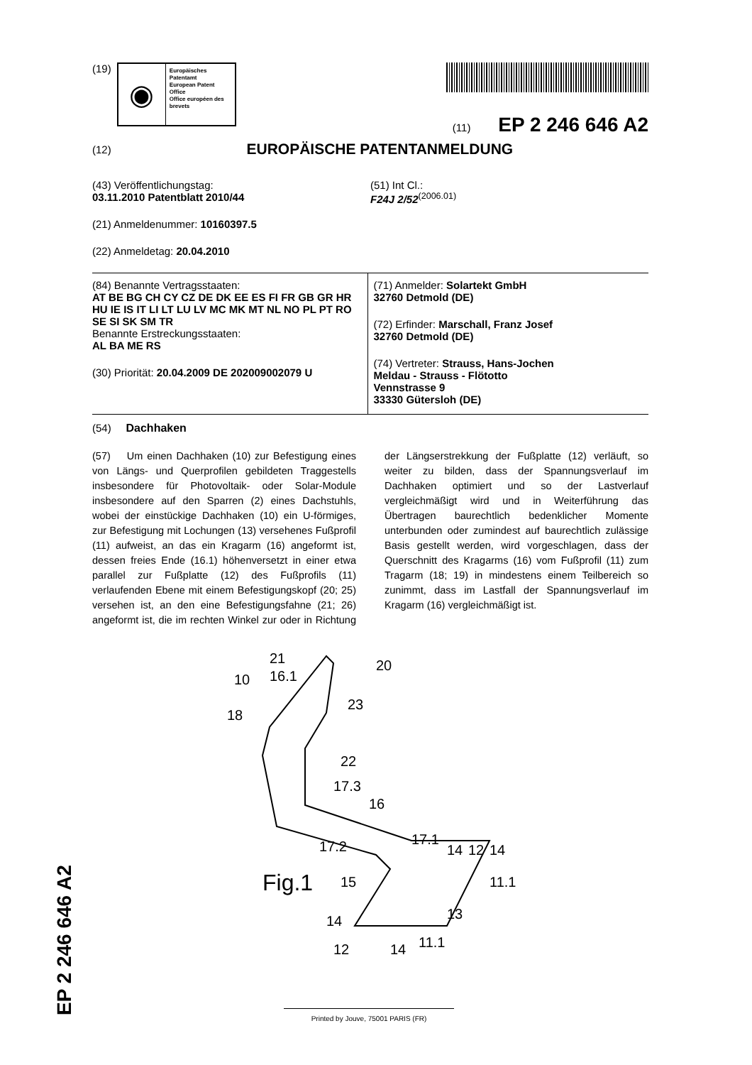(19)
◉
Europäisches Patentamt
European Patent Office
Office européen des brevets
(11) EP 2 246 646 A2
(12)
EUROPÄISCHE PATENTANMELDUNG
(43) Veröffentlichungstag:
03.11.2010 Patentblatt 2010/44
(21) Anmeldenummer: 10160397.5
(22) Anmeldetag: 20.04.2010
(51) Int Cl.:
F24J 2/52<sup>(2006.01)</sup>
(84) Benannte Vertragsstaaten:
AT BE BG CH CY CZ DE DK EE ES FI FR GB GR HR HU IE IS IT LI LT LU LV MC MK MT NL NO PL PT RO SE SI SK SM TR
Benannte Erstreckungsstaaten:
AL BA ME RS
(30) Priorität: 20.04.2009 DE 202009002079 U
(71) Anmelder: Solartekt GmbH
32760 Detmold (DE)
(72) Erfinder: Marschall, Franz Josef
32760 Detmold (DE)
(74) Vertreter: Strauss, Hans-Jochen
Meldau - Strauss - Flötotto
Vennstrasse 9
33330 Gütersloh (DE)
(54) Dachhaken
(57) Um einen Dachhaken (10) zur Befestigung eines von Längs- und Querprofilen gebildeten Traggestells insbesondere für Photovoltaik- oder Solar-Module insbesondere auf den Sparren (2) eines Dachstuhls, wobei der einstückige Dachhaken (10) ein U-förmiges, zur Befestigung mit Lochungen (13) versehenes Fußprofil (11) aufweist, an das ein Kragarm (16) angeformt ist, dessen freies Ende (16.1) höhenversetzt in einer etwa parallel zur Fußplatte (12) des Fußprofils (11) verlaufenden Ebene mit einem Befestigungskopf (20; 25) versehen ist, an den eine Befestigungsfahne (21; 26) angeformt ist, die im rechten Winkel zur oder in Richtung der Längserstrekkung der Fußplatte (12) verläuft, so weiter zu bilden, dass der Spannungsverlauf im Dachhaken optimiert und so der Lastverlauf vergleichmäßigt wird und in Weiterführung das Übertragen baurechtlich bedenklicher Momente unterbunden oder zumindest auf baurechtlich zulässige Basis gestellt werden, wird vorgeschlagen, dass der Querschnitt des Kragarms (16) vom Fußprofil (11) zum Tragarm (18; 19) in mindestens einem Teilbereich so zunimmt, dass im Lastfall der Spannungsverlauf im Kragarm (16) vergleichmäßigt ist.
10
21
16.1
20
23
18
22
17.3
16
17.2
17.1
14
12
14
Fig.1
15
11.1
13
14
11.1
12
14
EP 2 246 646 A2
Printed by Jouve, 75001 PARIS (FR)